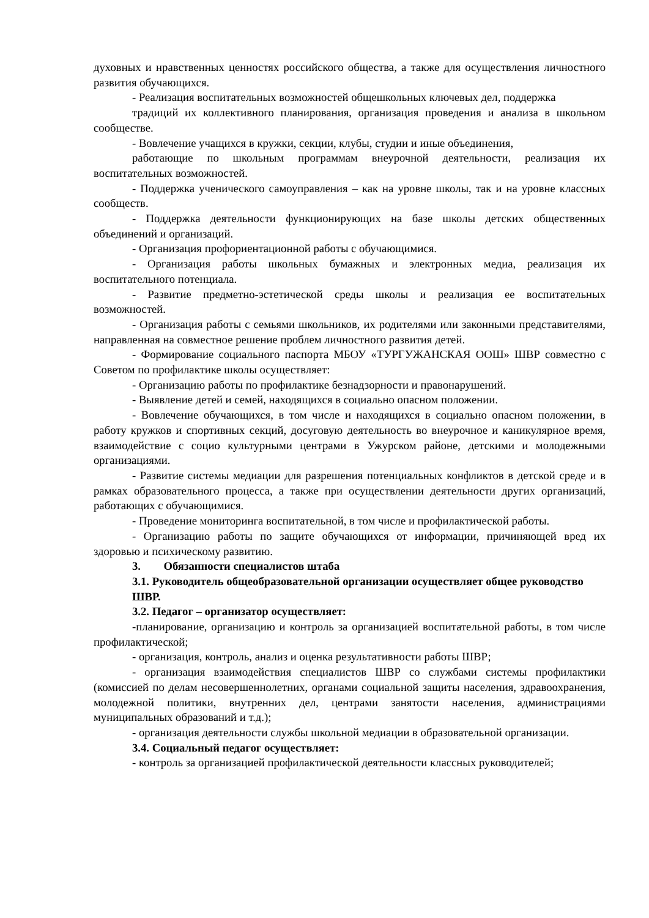духовных и нравственных ценностях российского общества, а также для осуществления личностного развития обучающихся.
- Реализация воспитательных возможностей общешкольных ключевых дел, поддержка
традиций их коллективного планирования, организация проведения и анализа в школьном сообществе.
- Вовлечение учащихся в кружки, секции, клубы, студии и иные объединения,
работающие по школьным программам внеурочной деятельности, реализация их воспитательных возможностей.
- Поддержка ученического самоуправления – как на уровне школы, так и на уровне классных сообществ.
- Поддержка деятельности функционирующих на базе школы детских общественных объединений и организаций.
- Организация профориентационной работы с обучающимися.
- Организация работы школьных бумажных и электронных медиа, реализация их воспитательного потенциала.
- Развитие предметно-эстетической среды школы и реализация ее воспитательных возможностей.
- Организация работы с семьями школьников, их родителями или законными представителями, направленная на совместное решение проблем личностного развития детей.
- Формирование социального паспорта МБОУ «ТУРГУЖАНСКАЯ ООШ» ШВР совместно с Советом по профилактике школы осуществляет:
- Организацию работы по профилактике безнадзорности и правонарушений.
- Выявление детей и семей, находящихся в социально опасном положении.
- Вовлечение обучающихся, в том числе и находящихся в социально опасном положении, в работу кружков и спортивных секций, досуговую деятельность во внеурочное и каникулярное время, взаимодействие с социо культурными центрами в Ужурском районе, детскими и молодежными организациями.
- Развитие системы медиации для разрешения потенциальных конфликтов в детской среде и в рамках образовательного процесса, а также при осуществлении деятельности других организаций, работающих с обучающимися.
- Проведение мониторинга воспитательной, в том числе и профилактической работы.
- Организацию работы по защите обучающихся от информации, причиняющей вред их здоровью и психическому развитию.
3. Обязанности специалистов штаба
3.1. Руководитель общеобразовательной организации осуществляет общее руководство ШВР.
3.2. Педагог – организатор осуществляет:
-планирование, организацию и контроль за организацией воспитательной работы, в том числе профилактической;
- организация, контроль, анализ и оценка результативности работы ШВР;
- организация взаимодействия специалистов ШВР со службами системы профилактики (комиссией по делам несовершеннолетних, органами социальной защиты населения, здравоохранения, молодежной политики, внутренних дел, центрами занятости населения, администрациями муниципальных образований и т.д.);
- организация деятельности службы школьной медиации в образовательной организации.
3.4. Социальный педагог осуществляет:
- контроль за организацией профилактической деятельности классных руководителей;